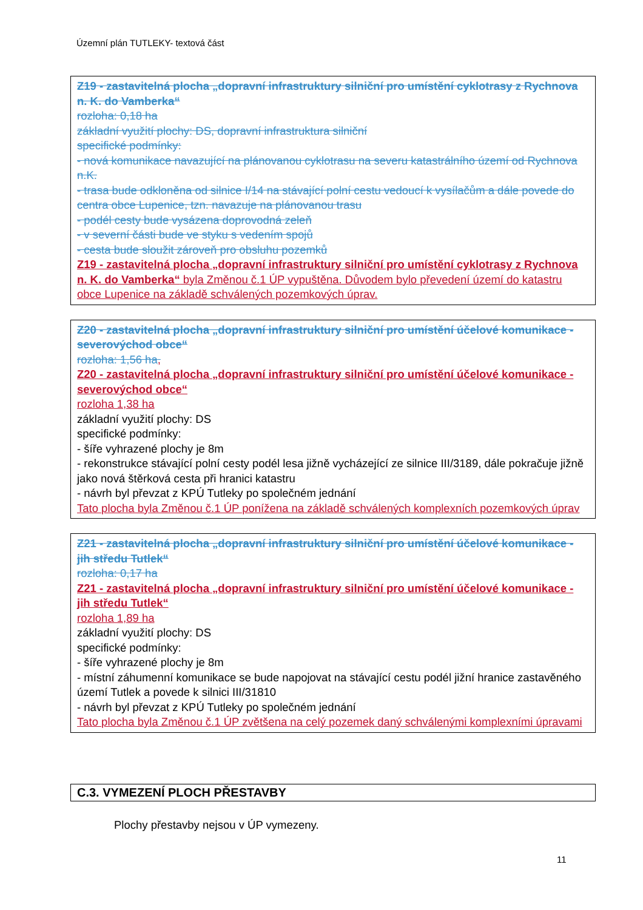Územní plán TUTLEKY- textová část
Z19 - zastavitelná plocha „dopravní infrastruktury silniční pro umístění cyklotrasy z Rychnova n. K. do Vamberka“
rozloha: 0,18 ha
základní využití plochy: DS, dopravní infrastruktura silniční
specifické podmínky:
- nová komunikace navazující na plánovanou cyklotrasu na severu katastrálního území od Rychnova n.K.
- trasa bude odkloněna od silnice I/14 na stávající polní cestu vedoucí k vysílačům a dále povede do centra obce Lupenice, tzn. navazuje na plánovanou trasu
- podél cesty bude vysázena doprovodná zeleň
- v severní části bude ve styku s vedením spojů
- cesta bude sloužit zároveň pro obsluhu pozemků
Z19 - zastavitelná plocha „dopravní infrastruktury silniční pro umístění cyklotrasy z Rychnova n. K. do Vamberka“ byla Změnou č.1 ÚP vypuštěna. Důvodem bylo převedení území do katastru obce Lupenice na základě schválených pozemkových úprav.
Z20 - zastavitelná plocha „dopravní infrastruktury silniční pro umístění účelové komunikace - severovýchod obce“
rozloha: 1,56 ha,
Z20 - zastavitelná plocha „dopravní infrastruktury silniční pro umístění účelové komunikace - severovýchod obce“
rozloha 1,38 ha
základní využití plochy: DS
specifické podmínky:
- šíře vyhrazené plochy je 8m
- rekonstrukce stávající polní cesty podél lesa jižně vycházející ze silnice III/3189, dále pokračuje jižně jako nová štěrková cesta při hranici katastru
- návrh byl převzat z KPÚ Tutleky po společném jednání
Tato plocha byla Změnou č.1 ÚP ponížena na základě schválených komplexních pozemkových úprav
Z21 - zastavitelná plocha „dopravní infrastruktury silniční pro umístění účelové komunikace - jih středu Tutlek“
rozloha: 0,17 ha
Z21 - zastavitelná plocha „dopravní infrastruktury silniční pro umístění účelové komunikace - jih středu Tutlek“
rozloha 1,89 ha
základní využití plochy: DS
specifické podmínky:
- šíře vyhrazené plochy je 8m
- místní záhumenní komunikace se bude napojovat na stávající cestu podél jižní hranice zastavěného území Tutlek a povede k silnici III/31810
- návrh byl převzat z KPÚ Tutleky po společném jednání
Tato plocha byla Změnou č.1 ÚP zvětšena na celý pozemek daný schválenými komplexními úpravami
C.3. VYMEZENÍ PLOCH PŘESTAVBY
Plochy přestavby nejsou v ÚP vymezeny.
11